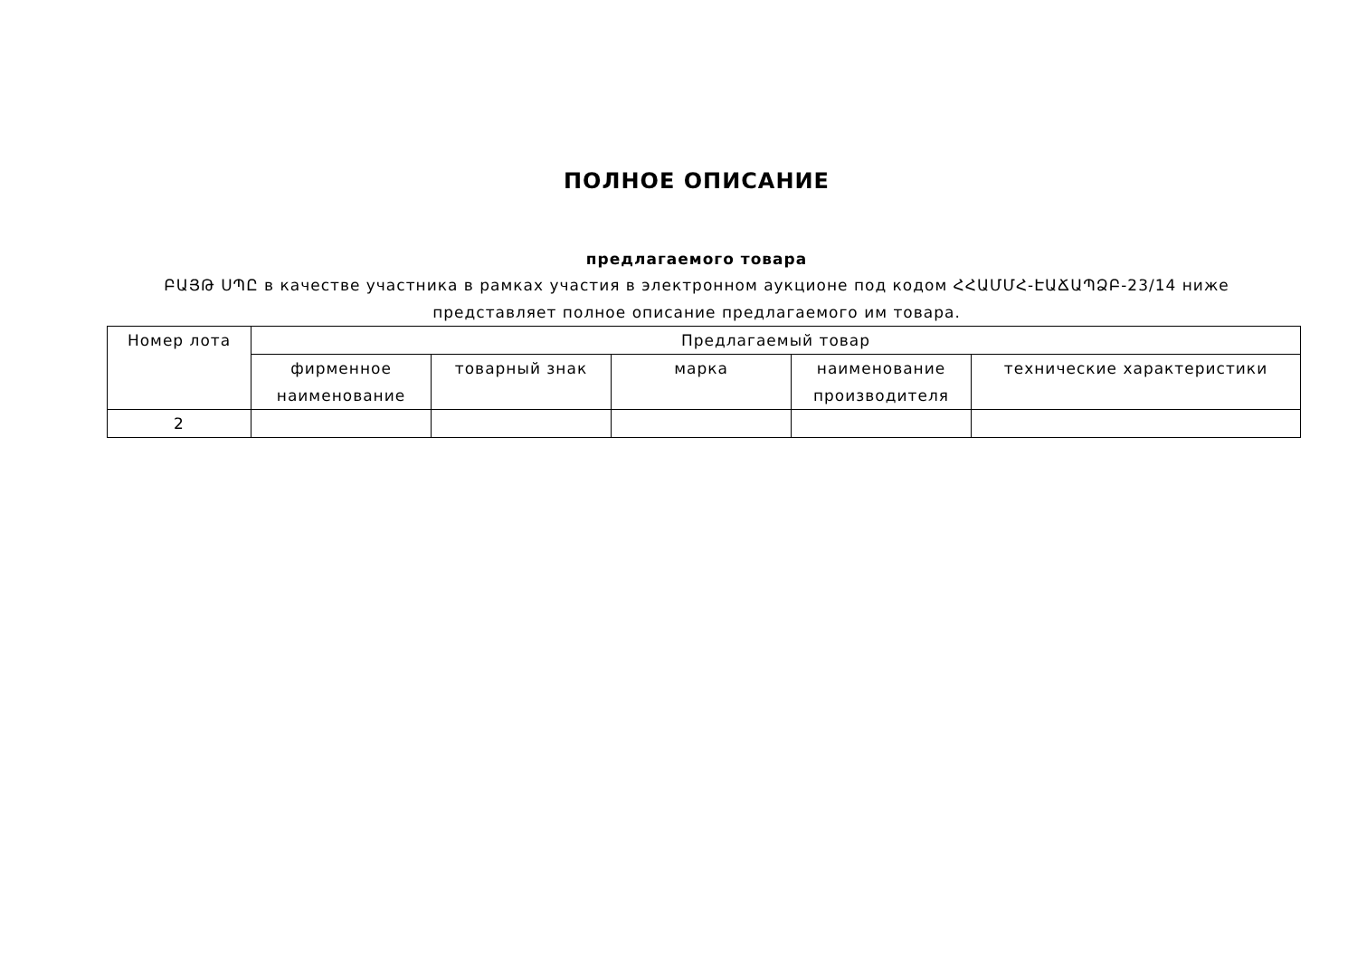ПОЛНОЕ ОПИСАНИЕ
предлагаемого товара
ԲԱՅԹ ՍՊԸ в качестве участника в рамках участия в электронном аукционе под кодом ՀՀԱՄՄՀ-ԷԱՃԱՊՁԲ-23/14 ниже представляет полное описание предлагаемого им товара.
| Номер лота | Предлагаемый товар | | | | |
| --- | --- | --- | --- | --- | --- |
| | фирменное наименование | товарный знак | марка | наименование производителя | технические характеристики |
| 2 | | | | | |